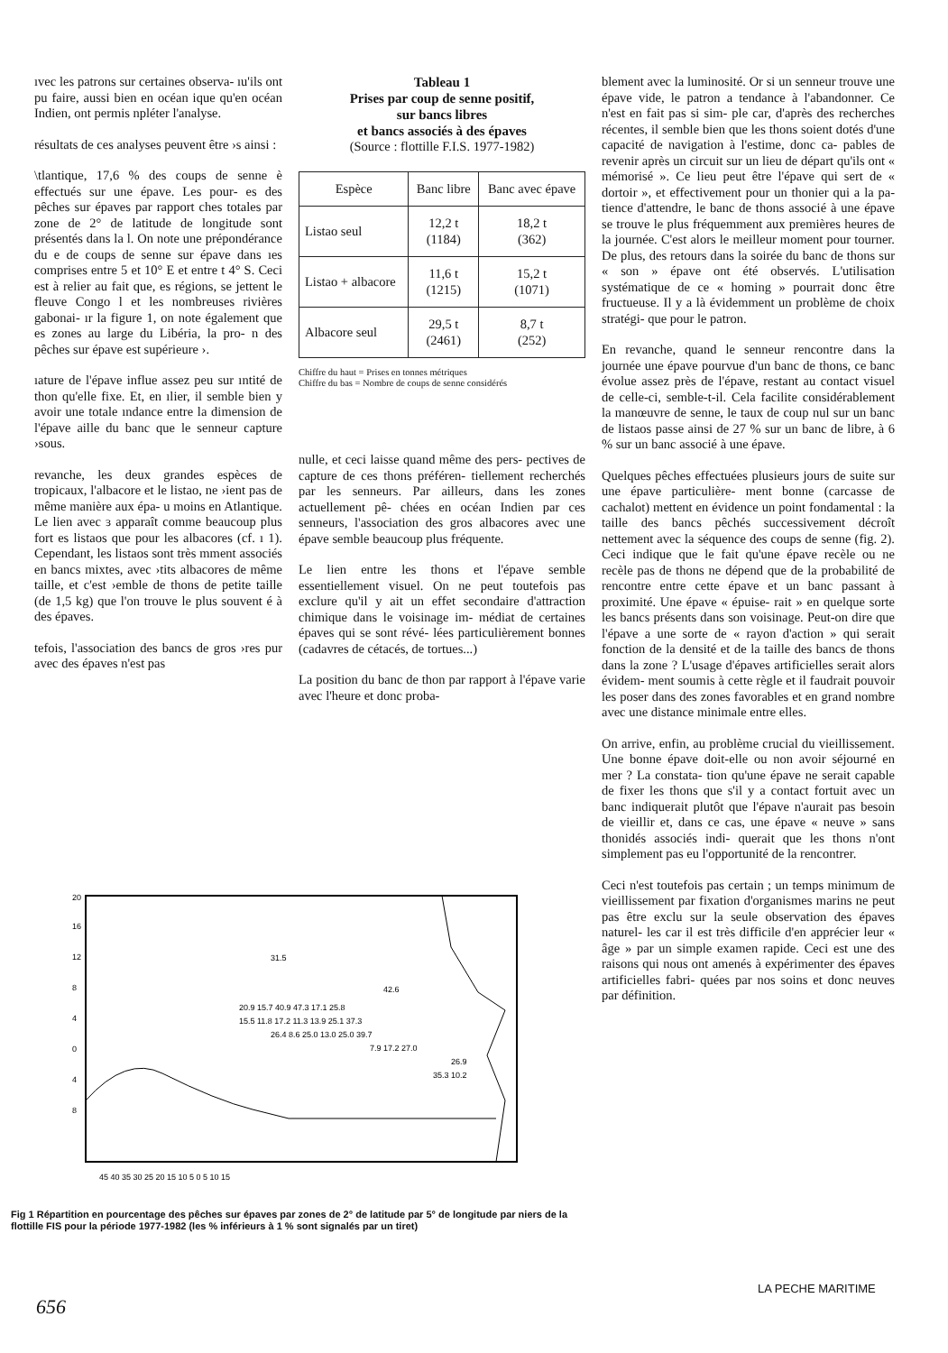ıvec les patrons sur certaines observa- ıu'ils ont pu faire, aussi bien en océan ique qu'en océan Indien, ont permis npléter l'analyse.
résultats de ces analyses peuvent être ›s ainsi :
\tlantique, 17,6 % des coups de senne è effectués sur une épave. Les pour- es des pêches sur épaves par rapport ches totales par zone de 2° de latitude de longitude sont présentés dans la l. On note une prépondérance du e de coups de senne sur épave dans ıes comprises entre 5 et 10° E et entre t 4° S. Ceci est à relier au fait que, es régions, se jettent le fleuve Congo l et les nombreuses rivières gabonai- ır la figure 1, on note également que es zones au large du Libéria, la pro- n des pêches sur épave est supérieure ›.
ıature de l'épave influe assez peu sur ıntité de thon qu'elle fixe. Et, en ılier, il semble bien y avoir une totale ındance entre la dimension de l'épave aille du banc que le senneur capture ›sous.
revanche, les deux grandes espèces de tropicaux, l'albacore et le listao, ne ›ient pas de même manière aux épa- u moins en Atlantique. Le lien avec ɜ apparaît comme beaucoup plus fort es listaos que pour les albacores (cf. ı 1). Cependant, les listaos sont très mment associés en bancs mixtes, avec ›tits albacores de même taille, et c'est ›emble de thons de petite taille (de 1,5 kg) que l'on trouve le plus souvent é à des épaves.
tefois, l'association des bancs de gros ›res pur avec des épaves n'est pas
Tableau 1
Prises par coup de senne positif,
sur bancs libres
et bancs associés à des épaves
(Source : flottille F.I.S. 1977-1982)
| Espèce | Banc libre | Banc avec épave |
| --- | --- | --- |
| Listao seul | 12,2 t (1184) | 18,2 t (362) |
| Listao + albacore | 11,6 t (1215) | 15,2 t (1071) |
| Albacore seul | 29,5 t (2461) | 8,7 t (252) |
Chiffre du haut = Prises en tonnes métriques
Chiffre du bas = Nombre de coups de senne considérés
nulle, et ceci laisse quand même des pers- pectives de capture de ces thons préféren- tiellement recherchés par les senneurs. Par ailleurs, dans les zones actuellement pê- chées en océan Indien par ces senneurs, l'association des gros albacores avec une épave semble beaucoup plus fréquente.
Le lien entre les thons et l'épave semble essentiellement visuel. On ne peut toutefois pas exclure qu'il y ait un effet secondaire d'attraction chimique dans le voisinage im- médiat de certaines épaves qui se sont révé- lées particulièrement bonnes (cadavres de cétacés, de tortues...)
La position du banc de thon par rapport à l'épave varie avec l'heure et donc proba-
blement avec la luminosité. Or si un senneur trouve une épave vide, le patron a tendance à l'abandonner. Ce n'est en fait pas si sim- ple car, d'après des recherches récentes, il semble bien que les thons soient dotés d'une capacité de navigation à l'estime, donc ca- pables de revenir après un circuit sur un lieu de départ qu'ils ont « mémorisé ». Ce lieu peut être l'épave qui sert de « dortoir », et effectivement pour un thonier qui a la pa- tience d'attendre, le banc de thons associé à une épave se trouve le plus fréquemment aux premières heures de la journée. C'est alors le meilleur moment pour tourner. De plus, des retours dans la soirée du banc de thons sur « son » épave ont été observés. L'utilisation systématique de ce « homing » pourrait donc être fructueuse. Il y a là évidemment un problème de choix stratégi- que pour le patron.
En revanche, quand le senneur rencontre dans la journée une épave pourvue d'un banc de thons, ce banc évolue assez près de l'épave, restant au contact visuel de celle-ci, semble-t-il. Cela facilite considérablement la manœuvre de senne, le taux de coup nul sur un banc de listaos passe ainsi de 27 % sur un banc de libre, à 6 % sur un banc associé à une épave.
Quelques pêches effectuées plusieurs jours de suite sur une épave particulière- ment bonne (carcasse de cachalot) mettent en évidence un point fondamental : la taille des bancs pêchés successivement décroît nettement avec la séquence des coups de senne (fig. 2). Ceci indique que le fait qu'une épave recèle ou ne recèle pas de thons ne dépend que de la probabilité de rencontre entre cette épave et un banc passant à proximité. Une épave « épuise- rait » en quelque sorte les bancs présents dans son voisinage. Peut-on dire que l'épave a une sorte de « rayon d'action » qui serait fonction de la densité et de la taille des bancs de thons dans la zone ? L'usage d'épaves artificielles serait alors évidem- ment soumis à cette règle et il faudrait pouvoir les poser dans des zones favorables et en grand nombre avec une distance minimale entre elles.
On arrive, enfin, au problème crucial du vieillissement. Une bonne épave doit-elle ou non avoir séjourné en mer ? La constata- tion qu'une épave ne serait capable de fixer les thons que s'il y a contact fortuit avec un banc indiquerait plutôt que l'épave n'aurait pas besoin de vieillir et, dans ce cas, une épave « neuve » sans thonidés associés indi- querait que les thons n'ont simplement pas eu l'opportunité de la rencontrer.
Ceci n'est toutefois pas certain ; un temps minimum de vieillissement par fixation d'organismes marins ne peut pas être exclu sur la seule observation des épaves naturel- les car il est très difficile d'en apprécier leur « âge » par un simple examen rapide. Ceci est une des raisons qui nous ont amenés à expérimenter des épaves artificielles fabri- quées par nos soins et donc neuves par définition.
20
16
12
8
4
0
4
8
31.5
42.6
20.9 15.7 40.9 47.3 17.1 25.8
15.5 11.8 17.2 11.3 13.9 25.1 37.3
26.4 8.6 25.0 13.0 25.0 39.7
7.9 17.2 27.0
26.9
35.3 10.2
45 40 35 30 25 20 15 10 5 0 5 10 15
Fig 1 Répartition en pourcentage des pêches sur épaves par zones de 2° de latitude par 5° de longitude par niers de la flottille FIS pour la période 1977-1982 (les % inférieurs à 1 % sont signalés par un tiret)
LA PECHE MARITIME
656